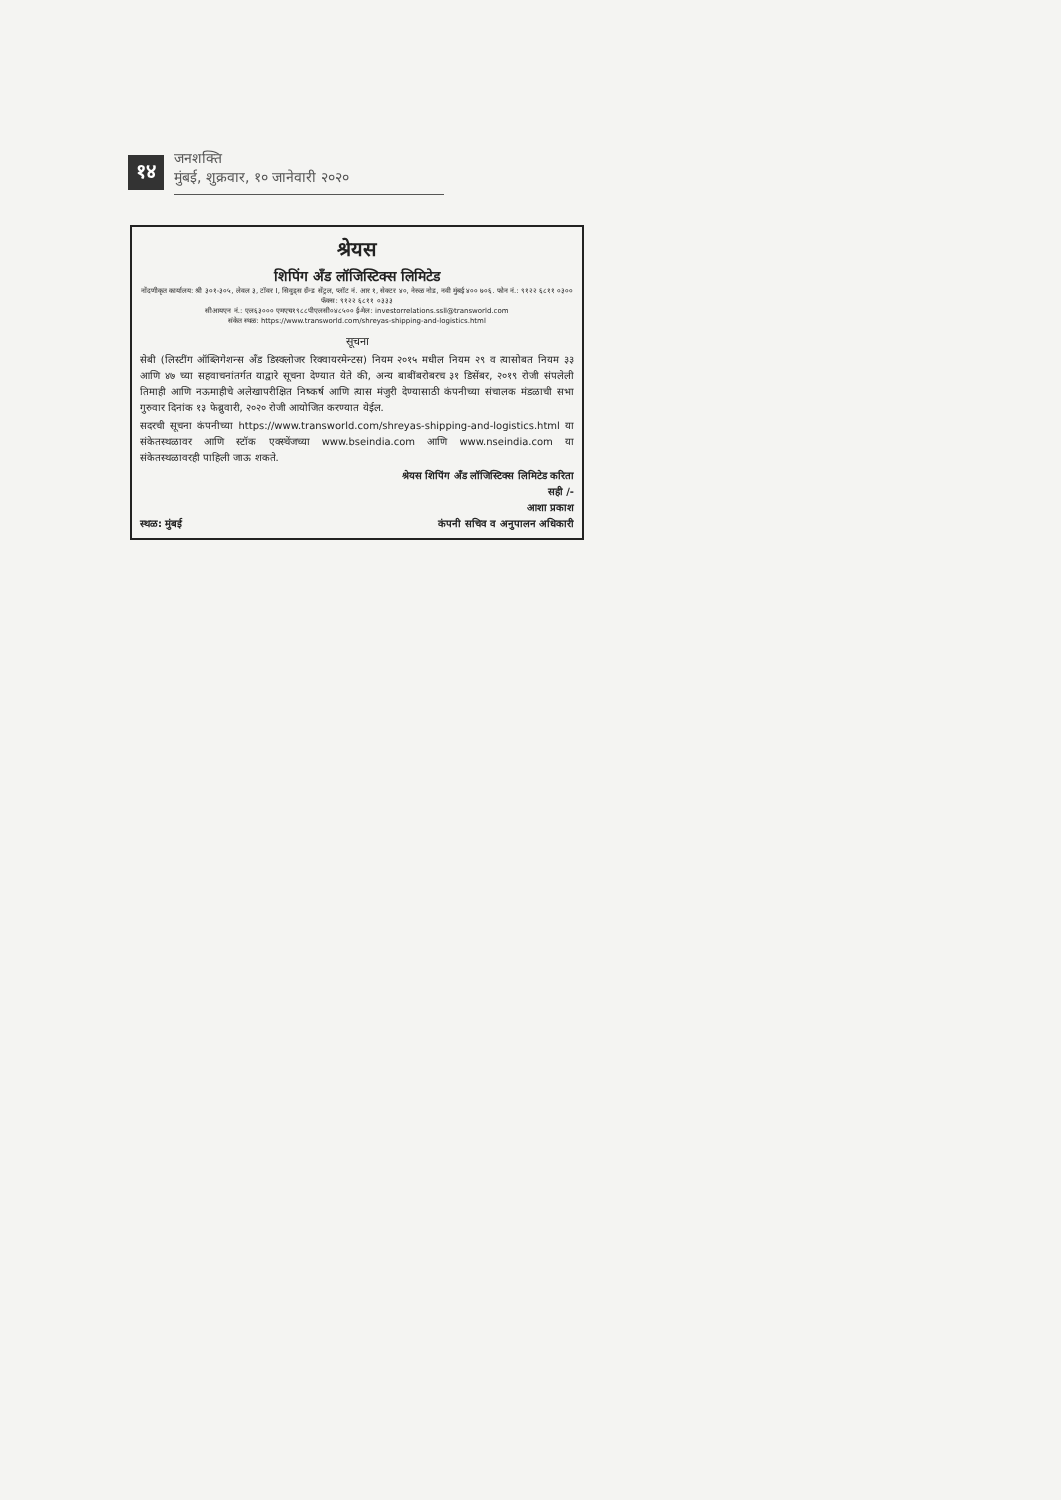१४
जनशक्ति
मुंबई, शुक्रवार, १० जानेवारी २०२०
श्रेयस
शिपिंग अँड लॉजिस्टिक्स लिमिटेड
नोंदणीकृत कार्यालय: श्री ३०१-३०५, लेवल ३, टॉवर I, सिवुड्स ग्रँन्ड सेंट्रल, प्लॉट नं. आर १, सेक्टर ४०, नेरुळ नोड, नवी मुंबई ४०० ७०६. फोन नं.: ९१२२ ६८११ ०३०० फॅक्स: ९१२२ ६८११ ०३३३
सीआयएन नं.: एल६३००० एमएच१९८८पीएलसी०४८५०० ई-मेल: investorrelations.ssll@transworld.com
संकेत स्थळ: https://www.transworld.com/shreyas-shipping-and-logistics.html
सूचना
सेबी (लिस्टींग ऑब्लिगेशन्स अँड डिस्क्लोजर रिक्वायरमेन्टस) नियम २०१५ मधील नियम २९ व त्यासोबत नियम ३३ आणि ४७ च्या सहवाचनांतर्गत याद्वारे सूचना देण्यात येते की, अन्य बाबींबरोबरच ३१ डिसेंबर, २०१९ रोजी संपलेली तिमाही आणि नऊमाहीचे अलेखापरीक्षित निष्कर्ष आणि त्यास मंजुरी देण्यासाठी कंपनीच्या संचालक मंडळाची सभा गुरुवार दिनांक १३ फेब्रुवारी, २०२० रोजी आयोजित करण्यात येईल.
सदरची सूचना कंपनीच्या https://www.transworld.com/shreyas-shipping-and-logistics.html या संकेतस्थळावर आणि स्टॉक एक्स्चेंजच्या www.bseindia.com आणि www.nseindia.com या संकेतस्थळावरही पाहिली जाऊ शकते.
श्रेयस शिपिंग अँड लॉजिस्टिक्स लिमिटेड करिता
सही /-
स्थळ: मुंबई
आशा प्रकाश
कंपनी सचिव व अनुपालन अधिकारी